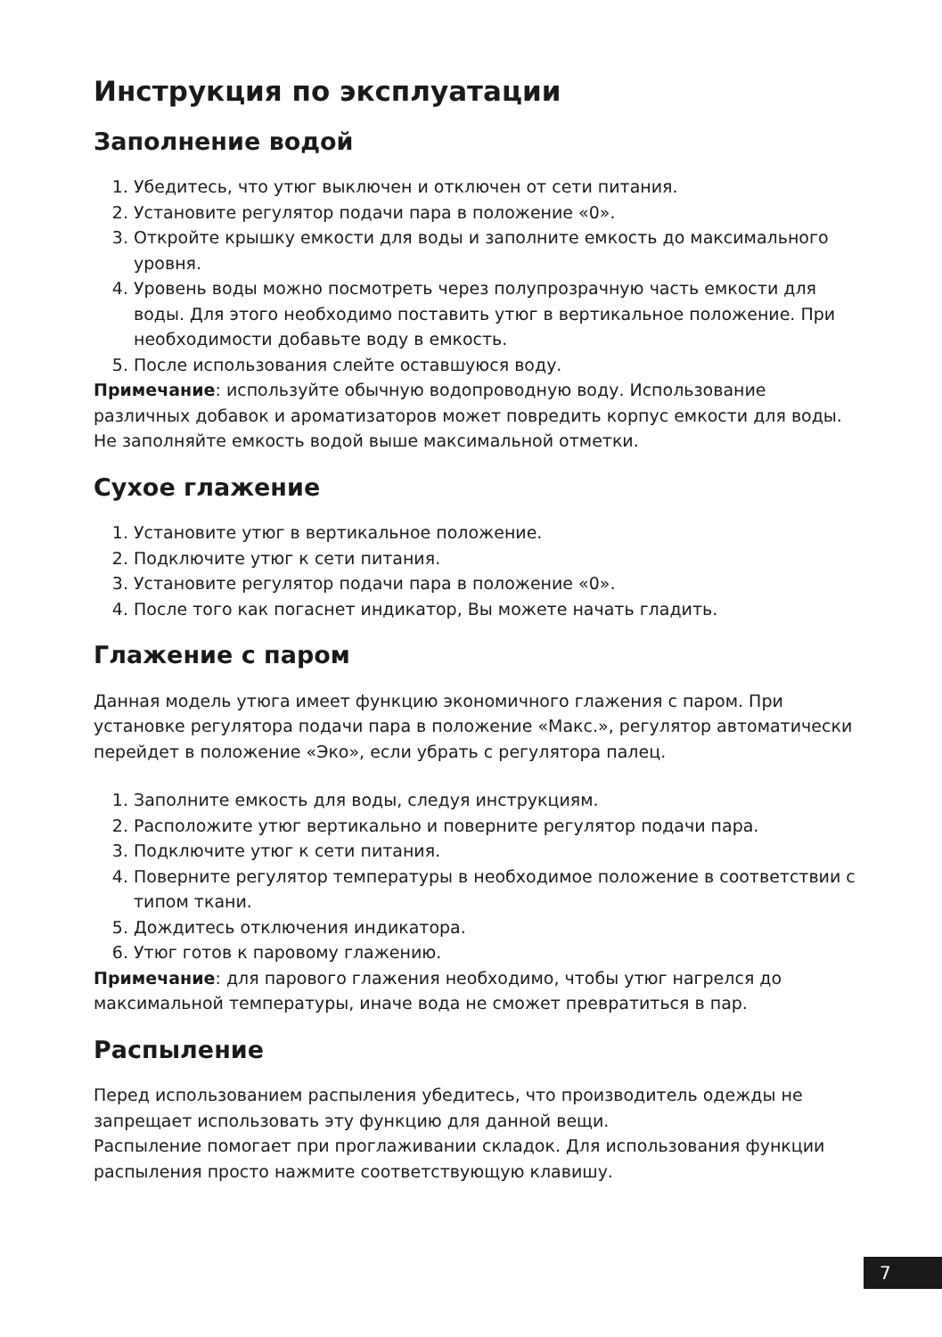Инструкция по эксплуатации
Заполнение водой
1. Убедитесь, что утюг выключен и отключен от сети питания.
2. Установите регулятор подачи пара в положение «0».
3. Откройте крышку емкости для воды и заполните емкость до максимального уровня.
4. Уровень воды можно посмотреть через полупрозрачную часть емкости для воды. Для этого необходимо поставить утюг в вертикальное положение. При необходимости добавьте воду в емкость.
5. После использования слейте оставшуюся воду.
Примечание: используйте обычную водопроводную воду. Использование различных добавок и ароматизаторов может повредить корпус емкости для воды. Не заполняйте емкость водой выше максимальной отметки.
Сухое глажение
1. Установите утюг в вертикальное положение.
2. Подключите утюг к сети питания.
3. Установите регулятор подачи пара в положение «0».
4. После того как погаснет индикатор, Вы можете начать гладить.
Глажение с паром
Данная модель утюга имеет функцию экономичного глажения с паром. При установке регулятора подачи пара в положение «Макс.», регулятор автоматически перейдет в положение «Эко», если убрать с регулятора палец.
1. Заполните емкость для воды, следуя инструкциям.
2. Расположите утюг вертикально и поверните регулятор подачи пара.
3. Подключите утюг к сети питания.
4. Поверните регулятор температуры в необходимое положение в соответствии с типом ткани.
5. Дождитесь отключения индикатора.
6. Утюг готов к паровому глажению.
Примечание: для парового глажения необходимо, чтобы утюг нагрелся до максимальной температуры, иначе вода не сможет превратиться в пар.
Распыление
Перед использованием распыления убедитесь, что производитель одежды не запрещает использовать эту функцию для данной вещи.
Распыление помогает при проглаживании складок. Для использования функции распыления просто нажмите соответствующую клавишу.
7